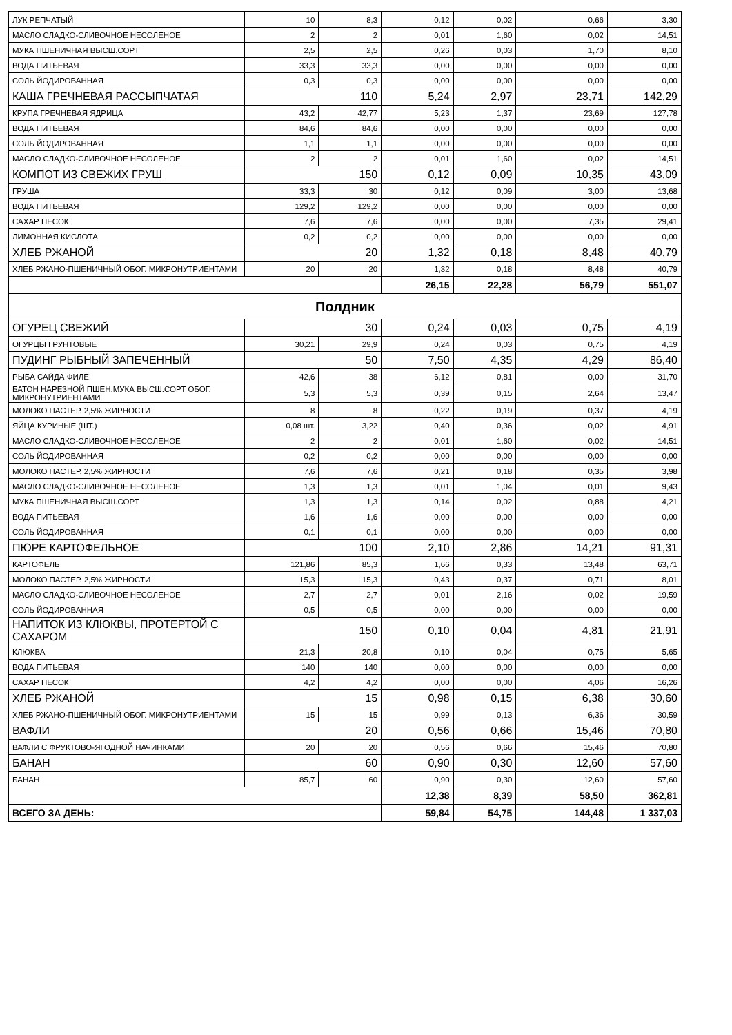| ЛУК РЕПЧАТЫЙ | 10 | 8,3 | 0,12 | 0,02 | 0,66 | 3,30 |
| МАСЛО СЛАДКО-СЛИВОЧНОЕ НЕСОЛЕНОЕ | 2 | 2 | 0,01 | 1,60 | 0,02 | 14,51 |
| МУКА ПШЕНИЧНАЯ ВЫСШ.СОРТ | 2,5 | 2,5 | 0,26 | 0,03 | 1,70 | 8,10 |
| ВОДА ПИТЬЕВАЯ | 33,3 | 33,3 | 0,00 | 0,00 | 0,00 | 0,00 |
| СОЛЬ ЙОДИРОВАННАЯ | 0,3 | 0,3 | 0,00 | 0,00 | 0,00 | 0,00 |
| КАША ГРЕЧНЕВАЯ РАССЫПЧАТАЯ | 110 | | 5,24 | 2,97 | 23,71 | 142,29 |
| КРУПА ГРЕЧНЕВАЯ ЯДРИЦА | 43,2 | 42,77 | 5,23 | 1,37 | 23,69 | 127,78 |
| ВОДА ПИТЬЕВАЯ | 84,6 | 84,6 | 0,00 | 0,00 | 0,00 | 0,00 |
| СОЛЬ ЙОДИРОВАННАЯ | 1,1 | 1,1 | 0,00 | 0,00 | 0,00 | 0,00 |
| МАСЛО СЛАДКО-СЛИВОЧНОЕ НЕСОЛЕНОЕ | 2 | 2 | 0,01 | 1,60 | 0,02 | 14,51 |
| КОМПОТ ИЗ СВЕЖИХ ГРУШ | 150 | | 0,12 | 0,09 | 10,35 | 43,09 |
| ГРУША | 33,3 | 30 | 0,12 | 0,09 | 3,00 | 13,68 |
| ВОДА ПИТЬЕВАЯ | 129,2 | 129,2 | 0,00 | 0,00 | 0,00 | 0,00 |
| САХАР ПЕСОК | 7,6 | 7,6 | 0,00 | 0,00 | 7,35 | 29,41 |
| ЛИМОННАЯ КИСЛОТА | 0,2 | 0,2 | 0,00 | 0,00 | 0,00 | 0,00 |
| ХЛЕБ РЖАНОЙ | 20 | | 1,32 | 0,18 | 8,48 | 40,79 |
| ХЛЕБ РЖАНО-ПШЕНИЧНЫЙ ОБОГ. МИКРОНУТРИЕНТАМИ | 20 | 20 | 1,32 | 0,18 | 8,48 | 40,79 |
| | | | 26,15 | 22,28 | 56,79 | 551,07 |
| Полдник | | | | | | |
| ОГУРЕЦ СВЕЖИЙ | 30 | | 0,24 | 0,03 | 0,75 | 4,19 |
| ОГУРЦЫ ГРУНТОВЫЕ | 30,21 | 29,9 | 0,24 | 0,03 | 0,75 | 4,19 |
| ПУДИНГ РЫБНЫЙ ЗАПЕЧЕННЫЙ | 50 | | 7,50 | 4,35 | 4,29 | 86,40 |
| РЫБА САЙДА ФИЛЕ | 42,6 | 38 | 6,12 | 0,81 | 0,00 | 31,70 |
| БАТОН НАРЕЗНОЙ ПШЕН.МУКА ВЫСШ.СОРТ ОБОГ. МИКРОНУТРИЕНТАМИ | 5,3 | 5,3 | 0,39 | 0,15 | 2,64 | 13,47 |
| МОЛОКО ПАСТЕР. 2,5% ЖИРНОСТИ | 8 | 8 | 0,22 | 0,19 | 0,37 | 4,19 |
| ЯЙЦА КУРИНЫЕ (ШТ.) | 0,08 шт. | 3,22 | 0,40 | 0,36 | 0,02 | 4,91 |
| МАСЛО СЛАДКО-СЛИВОЧНОЕ НЕСОЛЕНОЕ | 2 | 2 | 0,01 | 1,60 | 0,02 | 14,51 |
| СОЛЬ ЙОДИРОВАННАЯ | 0,2 | 0,2 | 0,00 | 0,00 | 0,00 | 0,00 |
| МОЛОКО ПАСТЕР. 2,5% ЖИРНОСТИ | 7,6 | 7,6 | 0,21 | 0,18 | 0,35 | 3,98 |
| МАСЛО СЛАДКО-СЛИВОЧНОЕ НЕСОЛЕНОЕ | 1,3 | 1,3 | 0,01 | 1,04 | 0,01 | 9,43 |
| МУКА ПШЕНИЧНАЯ ВЫСШ.СОРТ | 1,3 | 1,3 | 0,14 | 0,02 | 0,88 | 4,21 |
| ВОДА ПИТЬЕВАЯ | 1,6 | 1,6 | 0,00 | 0,00 | 0,00 | 0,00 |
| СОЛЬ ЙОДИРОВАННАЯ | 0,1 | 0,1 | 0,00 | 0,00 | 0,00 | 0,00 |
| ПЮРЕ КАРТОФЕЛЬНОЕ | 100 | | 2,10 | 2,86 | 14,21 | 91,31 |
| КАРТОФЕЛЬ | 121,86 | 85,3 | 1,66 | 0,33 | 13,48 | 63,71 |
| МОЛОКО ПАСТЕР. 2,5% ЖИРНОСТИ | 15,3 | 15,3 | 0,43 | 0,37 | 0,71 | 8,01 |
| МАСЛО СЛАДКО-СЛИВОЧНОЕ НЕСОЛЕНОЕ | 2,7 | 2,7 | 0,01 | 2,16 | 0,02 | 19,59 |
| СОЛЬ ЙОДИРОВАННАЯ | 0,5 | 0,5 | 0,00 | 0,00 | 0,00 | 0,00 |
| НАПИТОК ИЗ КЛЮКВЫ, ПРОТЕРТОЙ С САХАРОМ | 150 | | 0,10 | 0,04 | 4,81 | 21,91 |
| КЛЮКВА | 21,3 | 20,8 | 0,10 | 0,04 | 0,75 | 5,65 |
| ВОДА ПИТЬЕВАЯ | 140 | 140 | 0,00 | 0,00 | 0,00 | 0,00 |
| САХАР ПЕСОК | 4,2 | 4,2 | 0,00 | 0,00 | 4,06 | 16,26 |
| ХЛЕБ РЖАНОЙ | 15 | | 0,98 | 0,15 | 6,38 | 30,60 |
| ХЛЕБ РЖАНО-ПШЕНИЧНЫЙ ОБОГ. МИКРОНУТРИЕНТАМИ | 15 | 15 | 0,99 | 0,13 | 6,36 | 30,59 |
| ВАФЛИ | 20 | | 0,56 | 0,66 | 15,46 | 70,80 |
| ВАФЛИ С ФРУКТОВО-ЯГОДНОЙ НАЧИНКАМИ | 20 | 20 | 0,56 | 0,66 | 15,46 | 70,80 |
| БАНАН | 60 | | 0,90 | 0,30 | 12,60 | 57,60 |
| БАНАН | 85,7 | 60 | 0,90 | 0,30 | 12,60 | 57,60 |
| | | | 12,38 | 8,39 | 58,50 | 362,81 |
| ВСЕГО ЗА ДЕНЬ: | | | 59,84 | 54,75 | 144,48 | 1 337,03 |